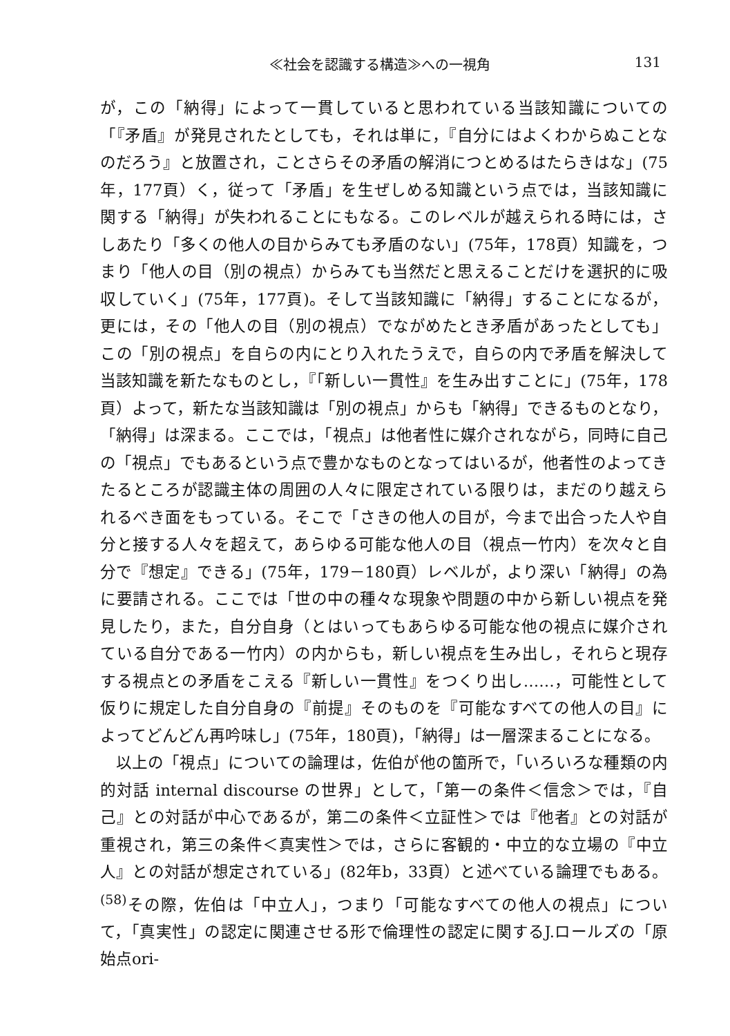≪社会を認識する構造≫への一視角 131
が，この「納得」によって一貫していると思われている当該知識についての「『矛盾』が発見されたとしても，それは単に，『自分にはよくわからぬことなのだろう』と放置され，ことさらその矛盾の解消につとめるはたらきはな」(75年，177頁）く，従って「矛盾」を生ぜしめる知識という点では，当該知識に関する「納得」が失われることにもなる。このレベルが越えられる時には，さしあたり「多くの他人の目からみても矛盾のない」(75年，178頁）知識を，つまり「他人の目（別の視点）からみても当然だと思えることだけを選択的に吸収していく」(75年，177頁)。そして当該知識に「納得」することになるが，更には，その「他人の目（別の視点）でながめたとき矛盾があったとしても」この「別の視点」を自らの内にとり入れたうえで，自らの内で矛盾を解決して当該知識を新たなものとし，『「新しい一貫性』を生み出すことに」(75年，178頁）よって，新たな当該知識は「別の視点」からも「納得」できるものとなり，「納得」は深まる。ここでは，「視点」は他者性に媒介されながら，同時に自己の「視点」でもあるという点で豊かなものとなってはいるが，他者性のよってきたるところが認識主体の周囲の人々に限定されている限りは，まだのり越えられるべき面をもっている。そこで「さきの他人の目が，今まで出合った人や自分と接する人々を超えて，あらゆる可能な他人の目（視点一竹内）を次々と自分で『想定』できる」(75年，179－180頁）レベルが，より深い「納得」の為に要請される。ここでは「世の中の種々な現象や問題の中から新しい視点を発見したり，また，自分自身（とはいってもあらゆる可能な他の視点に媒介されている自分である一竹内）の内からも，新しい視点を生み出し，それらと現存する視点との矛盾をこえる『新しい一貫性』をつくり出し……，可能性として仮りに規定した自分自身の『前提』そのものを『可能なすべての他人の目』によってどんどん再吟味し」(75年，180頁)，「納得」は一層深まることになる。
以上の「視点」についての論理は，佐伯が他の箇所で，「いろいろな種類の内的対話 internal discourse の世界」として，「第一の条件＜信念＞では，『自己』との対話が中心であるが，第二の条件＜立証性＞では『他者』との対話が重視され，第三の条件＜真実性＞では，さらに客観的・中立的な立場の『中立人』との対話が想定されている」(82年b，33頁）と述べている論理でもある。<sup>(58)</sup>その際，佐伯は「中立人」，つまり「可能なすべての他人の視点」について，「真実性」の認定に関連させる形で倫理性の認定に関するJ.ロールズの「原始点ori-